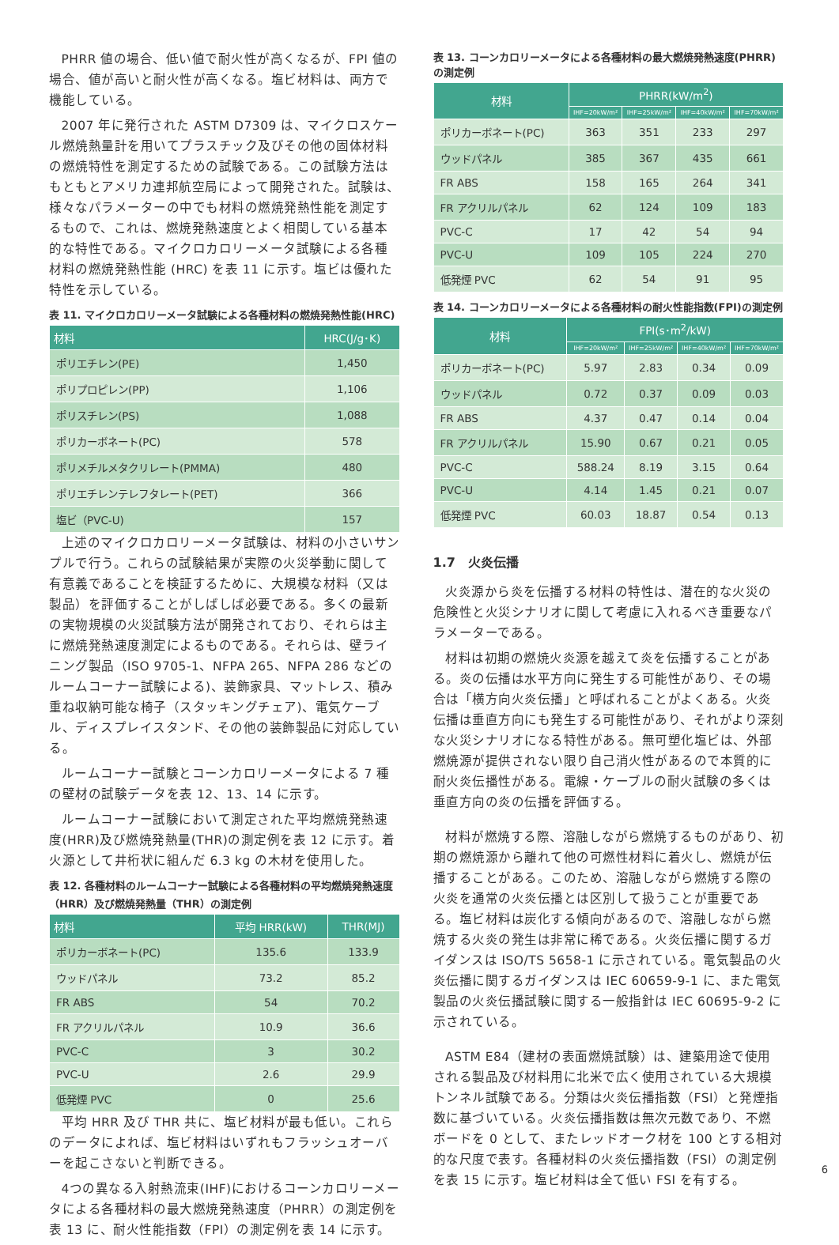PHRR 値の場合、低い値で耐火性が高くなるが、FPI 値の場合、値が高いと耐火性が高くなる。塩ビ材料は、両方で機能している。
2007 年に発行された ASTM D7309 は、マイクロスケール燃焼熱量計を用いてプラスチック及びその他の固体材料の燃焼特性を測定するための試験である。この試験方法はもともとアメリカ連邦航空局によって開発された。試験は、様々なパラメーターの中でも材料の燃焼発熱性能を測定するもので、これは、燃焼発熱速度とよく相関している基本的な特性である。マイクロカロリーメータ試験による各種材料の燃焼発熱性能 (HRC) を表 11 に示す。塩ビは優れた特性を示している。
表 11. マイクロカロリーメータ試験による各種材料の燃焼発熱性能(HRC)
| 材料 | HRC(J/g･K) |
| --- | --- |
| ポリエチレン(PE) | 1,450 |
| ポリプロピレン(PP) | 1,106 |
| ポリスチレン(PS) | 1,088 |
| ポリカーボネート(PC) | 578 |
| ポリメチルメタクリレート(PMMA) | 480 |
| ポリエチレンテレフタレート(PET) | 366 |
| 塩ビ（PVC-U) | 157 |
上述のマイクロカロリーメータ試験は、材料の小さいサンプルで行う。これらの試験結果が実際の火災挙動に関して有意義であることを検証するために、大規模な材料（又は製品）を評価することがしばしば必要である。多くの最新の実物規模の火災試験方法が開発されており、それらは主に燃焼発熱速度測定によるものである。それらは、壁ライニング製品（ISO 9705-1、NFPA 265、NFPA 286 などのルームコーナー試験による)、装飾家具、マットレス、積み重ね収納可能な椅子（スタッキングチェア)、電気ケーブル、ディスプレイスタンド、その他の装飾製品に対応している。
ルームコーナー試験とコーンカロリーメータによる 7 種の壁材の試験データを表 12、13、14 に示す。
ルームコーナー試験において測定された平均燃焼発熱速度(HRR)及び燃焼発熱量(THR)の測定例を表 12 に示す。着火源として井桁状に組んだ 6.3 kg の木材を使用した。
表 12. 各種材料のルームコーナー試験による各種材料の平均燃焼発熱速度（HRR）及び燃焼発熱量（THR）の測定例
| 材料 | 平均 HRR(kW) | THR(MJ) |
| --- | --- | --- |
| ポリカーボネート(PC) | 135.6 | 133.9 |
| ウッドパネル | 73.2 | 85.2 |
| FR ABS | 54 | 70.2 |
| FR アクリルパネル | 10.9 | 36.6 |
| PVC-C | 3 | 30.2 |
| PVC-U | 2.6 | 29.9 |
| 低発煙 PVC | 0 | 25.6 |
平均 HRR 及び THR 共に、塩ビ材料が最も低い。これらのデータによれば、塩ビ材料はいずれもフラッシュオーバーを起こさないと判断できる。
4つの異なる入射熱流束(IHF)におけるコーンカロリーメータによる各種材料の最大燃焼発熱速度（PHRR）の測定例を表 13 に、耐火性能指数（FPI）の測定例を表 14 に示す。
表 13. コーンカロリーメータによる各種材料の最大燃焼発熱速度(PHRR)の測定例
| 材料 | PHRR(kW/m<sup>2</sup>) | | | |
| --- | --- | --- | --- | --- |
| | IHF=20kW/m² | IHF=25kW/m² | IHF=40kW/m² | IHF=70kW/m² |
| ポリカーボネート(PC) | 363 | 351 | 233 | 297 |
| ウッドパネル | 385 | 367 | 435 | 661 |
| FR ABS | 158 | 165 | 264 | 341 |
| FR アクリルパネル | 62 | 124 | 109 | 183 |
| PVC-C | 17 | 42 | 54 | 94 |
| PVC-U | 109 | 105 | 224 | 270 |
| 低発煙 PVC | 62 | 54 | 91 | 95 |
表 14. コーンカロリーメータによる各種材料の耐火性能指数(FPI)の測定例
| 材料 | FPI(s･m<sup>2</sup>/kW) | | | |
| --- | --- | --- | --- | --- |
| | IHF=20kW/m² | IHF=25kW/m² | IHF=40kW/m² | IHF=70kW/m² |
| ポリカーボネート(PC) | 5.97 | 2.83 | 0.34 | 0.09 |
| ウッドパネル | 0.72 | 0.37 | 0.09 | 0.03 |
| FR ABS | 4.37 | 0.47 | 0.14 | 0.04 |
| FR アクリルパネル | 15.90 | 0.67 | 0.21 | 0.05 |
| PVC-C | 588.24 | 8.19 | 3.15 | 0.64 |
| PVC-U | 4.14 | 1.45 | 0.21 | 0.07 |
| 低発煙 PVC | 60.03 | 18.87 | 0.54 | 0.13 |
1.7　火炎伝播
火炎源から炎を伝播する材料の特性は、潜在的な火災の危険性と火災シナリオに関して考慮に入れるべき重要なパラメーターである。
材料は初期の燃焼火炎源を越えて炎を伝播することがある。炎の伝播は水平方向に発生する可能性があり、その場合は「横方向火炎伝播」と呼ばれることがよくある。火炎伝播は垂直方向にも発生する可能性があり、それがより深刻な火災シナリオになる特性がある。無可塑化塩ビは、外部燃焼源が提供されない限り自己消火性があるので本質的に耐火炎伝播性がある。電線・ケーブルの耐火試験の多くは垂直方向の炎の伝播を評価する。
材料が燃焼する際、溶融しながら燃焼するものがあり、初期の燃焼源から離れて他の可燃性材料に着火し、燃焼が伝播することがある。このため、溶融しながら燃焼する際の火炎を通常の火炎伝播とは区別して扱うことが重要である。塩ビ材料は炭化する傾向があるので、溶融しながら燃焼する火炎の発生は非常に稀である。火炎伝播に関するガイダンスは ISO/TS 5658-1 に示されている。電気製品の火炎伝播に関するガイダンスは IEC 60659-9-1 に、また電気製品の火炎伝播試験に関する一般指針は IEC 60695-9-2 に示されている。
ASTM E84（建材の表面燃焼試験）は、建築用途で使用される製品及び材料用に北米で広く使用されている大規模トンネル試験である。分類は火炎伝播指数（FSI）と発煙指数に基づいている。火炎伝播指数は無次元数であり、不燃ボードを 0 として、またレッドオーク材を 100 とする相対的な尺度で表す。各種材料の火炎伝播指数（FSI）の測定例を表 15 に示す。塩ビ材料は全て低い FSI を有する。
6